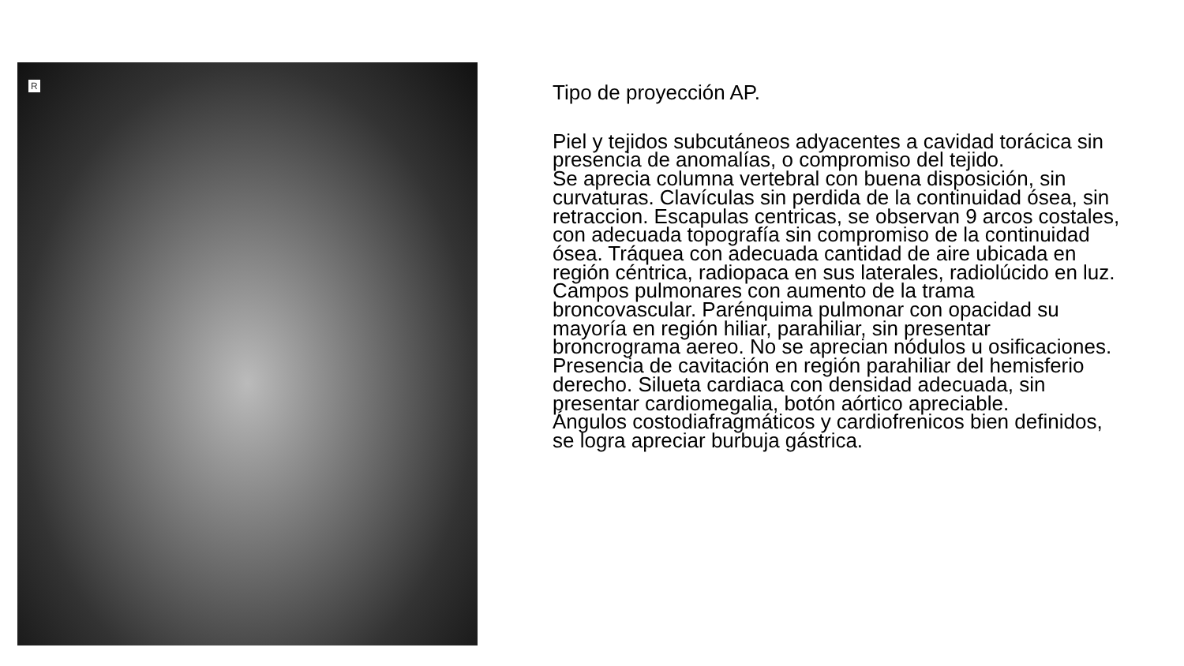R
Tipo de proyección AP.
Piel y tejidos subcutáneos adyacentes a cavidad torácica sin presencia de anomalías, o compromiso del tejido.
Se aprecia columna vertebral con buena disposición, sin curvaturas. Clavículas sin perdida de la continuidad ósea, sin retraccion. Escapulas centricas, se observan 9 arcos costales, con adecuada topografía sin compromiso de la continuidad ósea. Tráquea con adecuada cantidad de aire ubicada en región céntrica, radiopaca en sus laterales, radiolúcido en luz. Campos pulmonares con aumento de la trama broncovascular. Parénquima pulmonar con opacidad su mayoría en región hiliar, parahiliar, sin presentar broncrograma aereo. No se aprecian nódulos u osificaciones. Presencia de cavitación en región parahiliar del hemisferio derecho. Silueta cardiaca con densidad adecuada, sin presentar cardiomegalia, botón aórtico apreciable.
Ángulos costodiafragmáticos y cardiofrenicos bien definidos, se logra apreciar burbuja gástrica.